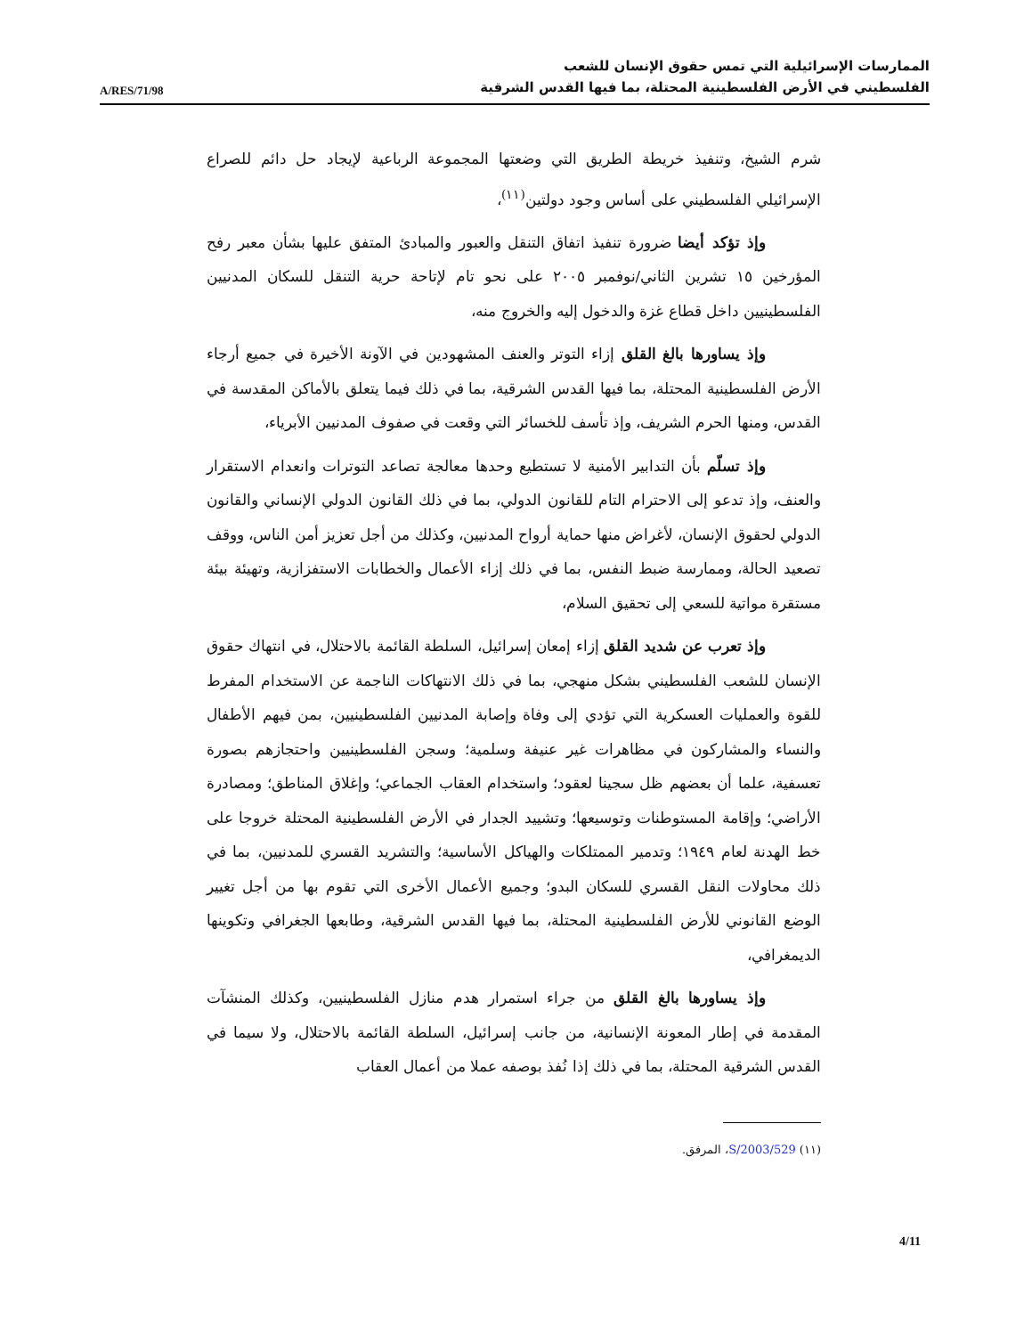A/RES/71/98
الممارسات الإسرائيلية التي تمس حقوق الإنسان للشعب
الفلسطيني في الأرض الفلسطينية المحتلة، بما فيها القدس الشرقية
شرم الشيخ، وتنفيذ خريطة الطريق التي وضعتها المجموعة الرباعية لإيجاد حل دائم للصراع الإسرائيلي الفلسطيني على أساس وجود دولتين<sup>(١١)</sup>،
وإذ تؤكد أيضا ضرورة تنفيذ اتفاق التنقل والعبور والمبادئ المتفق عليها بشأن معبر رفح المؤرخين ١٥ تشرين الثاني/نوفمبر ٢٠٠٥ على نحو تام لإتاحة حرية التنقل للسكان المدنيين الفلسطينيين داخل قطاع غزة والدخول إليه والخروج منه،
وإذ يساورها بالغ القلق إزاء التوتر والعنف المشهودين في الآونة الأخيرة في جميع أرجاء الأرض الفلسطينية المحتلة، بما فيها القدس الشرقية، بما في ذلك فيما يتعلق بالأماكن المقدسة في القدس، ومنها الحرم الشريف، وإذ تأسف للخسائر التي وقعت في صفوف المدنيين الأبرياء،
وإذ تسلّم بأن التدابير الأمنية لا تستطيع وحدها معالجة تصاعد التوترات وانعدام الاستقرار والعنف، وإذ تدعو إلى الاحترام التام للقانون الدولي، بما في ذلك القانون الدولي الإنساني والقانون الدولي لحقوق الإنسان، لأغراض منها حماية أرواح المدنيين، وكذلك من أجل تعزيز أمن الناس، ووقف تصعيد الحالة، وممارسة ضبط النفس، بما في ذلك إزاء الأعمال والخطابات الاستفزازية، وتهيئة بيئة مستقرة مواتية للسعي إلى تحقيق السلام،
وإذ تعرب عن شديد القلق إزاء إمعان إسرائيل، السلطة القائمة بالاحتلال، في انتهاك حقوق الإنسان للشعب الفلسطيني بشكل منهجي، بما في ذلك الانتهاكات الناجمة عن الاستخدام المفرط للقوة والعمليات العسكرية التي تؤدي إلى وفاة وإصابة المدنيين الفلسطينيين، بمن فيهم الأطفال والنساء والمشاركون في مظاهرات غير عنيفة وسلمية؛ وسجن الفلسطينيين واحتجازهم بصورة تعسفية، علما أن بعضهم ظل سجينا لعقود؛ واستخدام العقاب الجماعي؛ وإغلاق المناطق؛ ومصادرة الأراضي؛ وإقامة المستوطنات وتوسيعها؛ وتشييد الجدار في الأرض الفلسطينية المحتلة خروجا على خط الهدنة لعام ١٩٤٩؛ وتدمير الممتلكات والهياكل الأساسية؛ والتشريد القسري للمدنيين، بما في ذلك محاولات النقل القسري للسكان البدو؛ وجميع الأعمال الأخرى التي تقوم بها من أجل تغيير الوضع القانوني للأرض الفلسطينية المحتلة، بما فيها القدس الشرقية، وطابعها الجغرافي وتكوينها الديمغرافي،
وإذ يساورها بالغ القلق من جراء استمرار هدم منازل الفلسطينيين، وكذلك المنشآت المقدمة في إطار المعونة الإنسانية، من جانب إسرائيل، السلطة القائمة بالاحتلال، ولا سيما في القدس الشرقية المحتلة، بما في ذلك إذا نُفذ بوصفه عملا من أعمال العقاب
(١١) S/2003/529، المرفق.
4/11